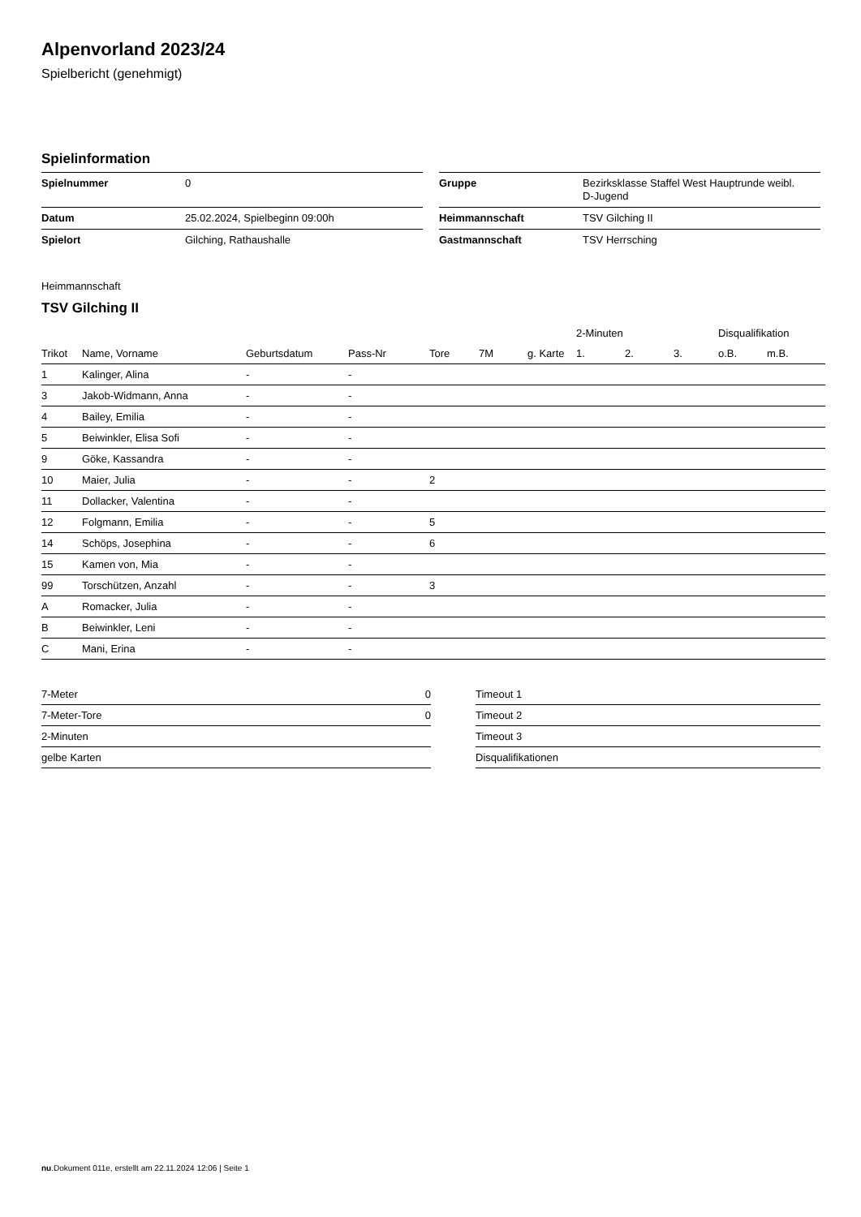Alpenvorland 2023/24
Spielbericht (genehmigt)
Spielinformation
| Spielnummer | 0 |
| Datum | 25.02.2024, Spielbeginn 09:00h |
| Spielort | Gilching, Rathaushalle |
| Gruppe | Bezirksklasse Staffel West Hauptrunde weibl. D-Jugend |
| Heimmannschaft | TSV Gilching II |
| Gastmannschaft | TSV Herrsching |
Heimmannschaft
TSV Gilching II
| | | | | | | | 2-Minuten | | | Disqualifikation | |
| --- | --- | --- | --- | --- | --- | --- | --- | --- | --- | --- | --- |
| Trikot | Name, Vorname | Geburtsdatum | Pass-Nr | Tore | 7M | g. Karte | 1. | 2. | 3. | o.B. | m.B. |
| 1 | Kalinger, Alina | - | - | | | | | | | | |
| 3 | Jakob-Widmann, Anna | - | - | | | | | | | | |
| 4 | Bailey, Emilia | - | - | | | | | | | | |
| 5 | Beiwinkler, Elisa Sofi | - | - | | | | | | | | |
| 9 | Göke, Kassandra | - | - | | | | | | | | |
| 10 | Maier, Julia | - | - | 2 | | | | | | | |
| 11 | Dollacker, Valentina | - | - | | | | | | | | |
| 12 | Folgmann, Emilia | - | - | 5 | | | | | | | |
| 14 | Schöps, Josephina | - | - | 6 | | | | | | | |
| 15 | Kamen von, Mia | - | - | | | | | | | | |
| 99 | Torschützen, Anzahl | - | - | 3 | | | | | | | |
| A | Romacker, Julia | - | - | | | | | | | | |
| B | Beiwinkler, Leni | - | - | | | | | | | | |
| C | Mani, Erina | - | - | | | | | | | | |
| 7-Meter | 0 |
| 7-Meter-Tore | 0 |
| 2-Minuten | |
| gelbe Karten | |
| Timeout 1 |
| Timeout 2 |
| Timeout 3 |
| Disqualifikationen |
nu.Dokument 011e, erstellt am 22.11.2024 12:06 | Seite 1